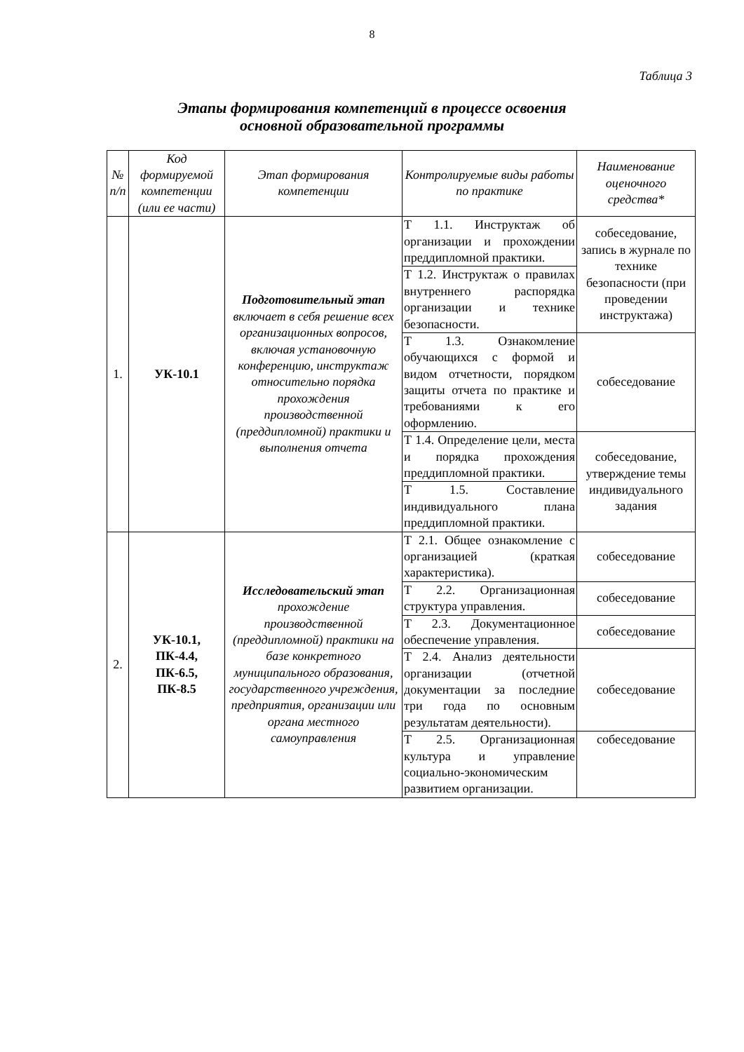8
Таблица 3
Этапы формирования компетенций в процессе освоения
основной образовательной программы
| № п/п | Код формируемой компетенции (или ее части) | Этап формирования компетенции | Контролируемые виды работы по практике | Наименование оценочного средства* |
| --- | --- | --- | --- | --- |
| 1. | УК-10.1 | Подготовительный этап включает в себя решение всех организационных вопросов, включая установочную конференцию, инструктаж относительно порядка прохождения производственной (преддипломной) практики и выполнения отчета | Т 1.1. Инструктаж об организации и прохождении преддипломной практики. | собеседование, запись в журнале по технике безопасности (при проведении инструктажа) |
| | | | Т 1.2. Инструктаж о правилах внутреннего распорядка организации и технике безопасности. | |
| | | | Т 1.3. Ознакомление обучающихся с формой и видом отчетности, порядком защиты отчета по практике и требованиями к его оформлению. | собеседование |
| | | | Т 1.4. Определение цели, места и порядка прохождения преддипломной практики. | собеседование, утверждение темы индивидуального задания |
| | | | Т 1.5. Составление индивидуального плана преддипломной практики. | |
| 2. | УК-10.1, ПК-4.4, ПК-6.5, ПК-8.5 | Исследовательский этап прохождение производственной (преддипломной) практики на базе конкретного муниципального образования, государственного учреждения, предприятия, организации или органа местного самоуправления | Т 2.1. Общее ознакомление с организацией (краткая характеристика). | собеседование |
| | | | Т 2.2. Организационная структура управления. | собеседование |
| | | | Т 2.3. Документационное обеспечение управления. | собеседование |
| | | | Т 2.4. Анализ деятельности организации (отчетной документации за последние три года по основным результатам деятельности). | собеседование |
| | | | Т 2.5. Организационная культура и управление социально-экономическим развитием организации. | собеседование |